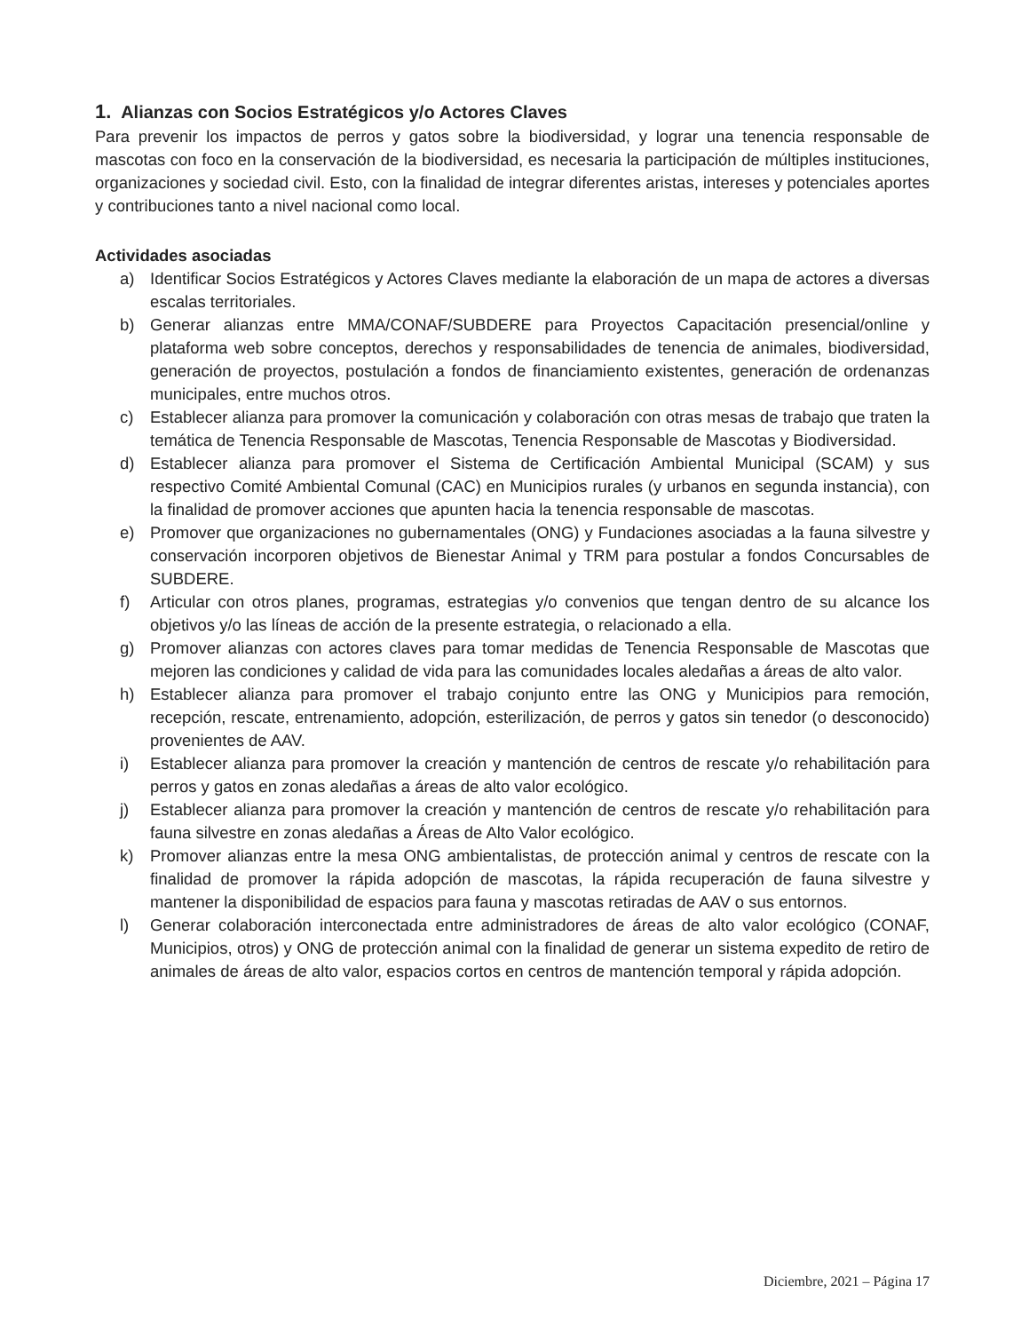1. Alianzas con Socios Estratégicos y/o Actores Claves
Para prevenir los impactos de perros y gatos sobre la biodiversidad, y lograr una tenencia responsable de mascotas con foco en la conservación de la biodiversidad, es necesaria la participación de múltiples instituciones, organizaciones y sociedad civil. Esto, con la finalidad de integrar diferentes aristas, intereses y potenciales aportes y contribuciones tanto a nivel nacional como local.
Actividades asociadas
a) Identificar Socios Estratégicos y Actores Claves mediante la elaboración de un mapa de actores a diversas escalas territoriales.
b) Generar alianzas entre MMA/CONAF/SUBDERE para Proyectos Capacitación presencial/online y plataforma web sobre conceptos, derechos y responsabilidades de tenencia de animales, biodiversidad, generación de proyectos, postulación a fondos de financiamiento existentes, generación de ordenanzas municipales, entre muchos otros.
c) Establecer alianza para promover la comunicación y colaboración con otras mesas de trabajo que traten la temática de Tenencia Responsable de Mascotas, Tenencia Responsable de Mascotas y Biodiversidad.
d) Establecer alianza para promover el Sistema de Certificación Ambiental Municipal (SCAM) y sus respectivo Comité Ambiental Comunal (CAC) en Municipios rurales (y urbanos en segunda instancia), con la finalidad de promover acciones que apunten hacia la tenencia responsable de mascotas.
e) Promover que organizaciones no gubernamentales (ONG) y Fundaciones asociadas a la fauna silvestre y conservación incorporen objetivos de Bienestar Animal y TRM para postular a fondos Concursables de SUBDERE.
f) Articular con otros planes, programas, estrategias y/o convenios que tengan dentro de su alcance los objetivos y/o las líneas de acción de la presente estrategia, o relacionado a ella.
g) Promover alianzas con actores claves para tomar medidas de Tenencia Responsable de Mascotas que mejoren las condiciones y calidad de vida para las comunidades locales aledañas a áreas de alto valor.
h) Establecer alianza para promover el trabajo conjunto entre las ONG y Municipios para remoción, recepción, rescate, entrenamiento, adopción, esterilización, de perros y gatos sin tenedor (o desconocido) provenientes de AAV.
i) Establecer alianza para promover la creación y mantención de centros de rescate y/o rehabilitación para perros y gatos en zonas aledañas a áreas de alto valor ecológico.
j) Establecer alianza para promover la creación y mantención de centros de rescate y/o rehabilitación para fauna silvestre en zonas aledañas a Áreas de Alto Valor ecológico.
k) Promover alianzas entre la mesa ONG ambientalistas, de protección animal y centros de rescate con la finalidad de promover la rápida adopción de mascotas, la rápida recuperación de fauna silvestre y mantener la disponibilidad de espacios para fauna y mascotas retiradas de AAV o sus entornos.
l) Generar colaboración interconectada entre administradores de áreas de alto valor ecológico (CONAF, Municipios, otros) y ONG de protección animal con la finalidad de generar un sistema expedito de retiro de animales de áreas de alto valor, espacios cortos en centros de mantención temporal y rápida adopción.
Diciembre, 2021 – Página 17